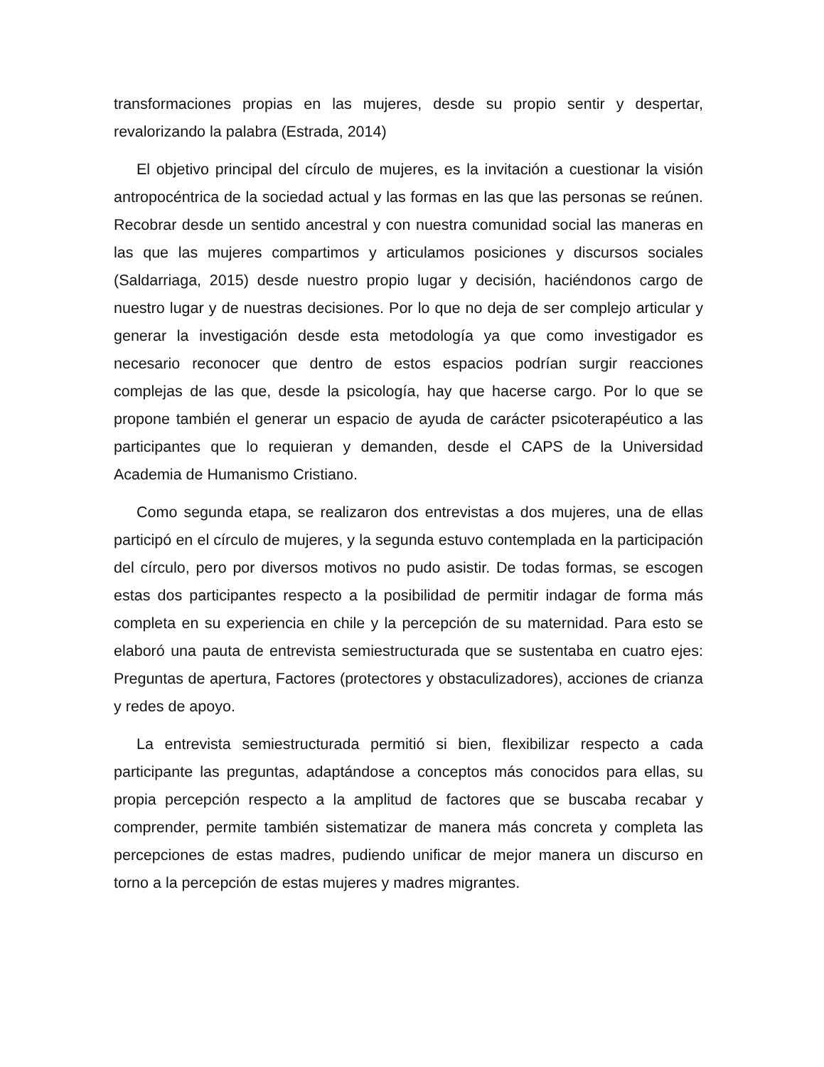transformaciones propias en las mujeres, desde su propio sentir y despertar, revalorizando la palabra (Estrada, 2014)
El objetivo principal del círculo de mujeres, es la invitación a cuestionar la visión antropocéntrica de la sociedad actual y las formas en las que las personas se reúnen. Recobrar desde un sentido ancestral y con nuestra comunidad social las maneras en las que las mujeres compartimos y articulamos posiciones y discursos sociales (Saldarriaga, 2015) desde nuestro propio lugar y decisión, haciéndonos cargo de nuestro lugar y de nuestras decisiones. Por lo que no deja de ser complejo articular y generar la investigación desde esta metodología ya que como investigador es necesario reconocer que dentro de estos espacios podrían surgir reacciones complejas de las que, desde la psicología, hay que hacerse cargo. Por lo que se propone también el generar un espacio de ayuda de carácter psicoterapéutico a las participantes que lo requieran y demanden, desde el CAPS de la Universidad Academia de Humanismo Cristiano.
Como segunda etapa, se realizaron dos entrevistas a dos mujeres, una de ellas participó en el círculo de mujeres, y la segunda estuvo contemplada en la participación del círculo, pero por diversos motivos no pudo asistir. De todas formas, se escogen estas dos participantes respecto a la posibilidad de permitir indagar de forma más completa en su experiencia en chile y la percepción de su maternidad. Para esto se elaboró una pauta de entrevista semiestructurada que se sustentaba en cuatro ejes: Preguntas de apertura, Factores (protectores y obstaculizadores), acciones de crianza y redes de apoyo.
La entrevista semiestructurada permitió si bien, flexibilizar respecto a cada participante las preguntas, adaptándose a conceptos más conocidos para ellas, su propia percepción respecto a la amplitud de factores que se buscaba recabar y comprender, permite también sistematizar de manera más concreta y completa las percepciones de estas madres, pudiendo unificar de mejor manera un discurso en torno a la percepción de estas mujeres y madres migrantes.